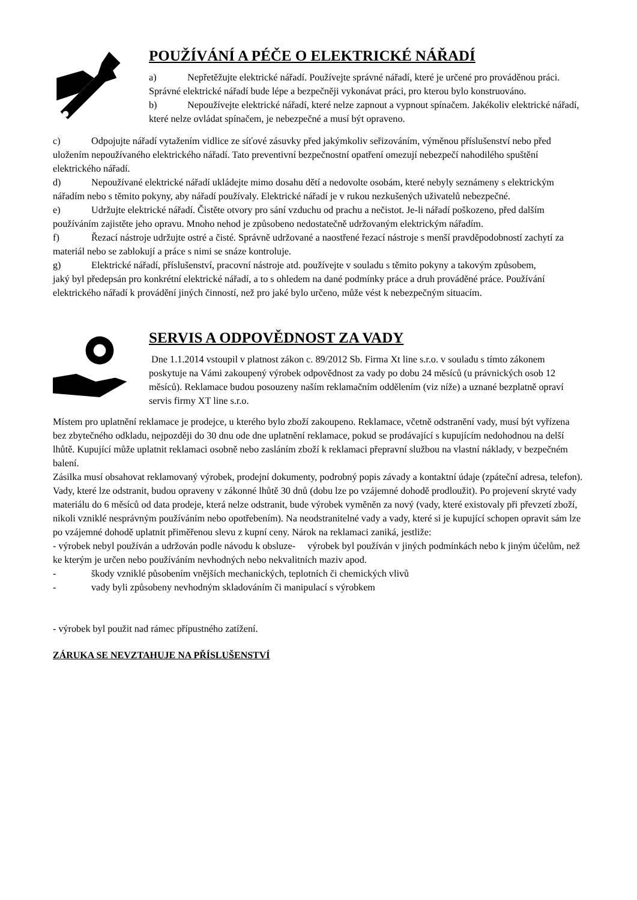POUŽÍVÁNÍ A PÉČE O ELEKTRICKÉ NÁŘADÍ
a) Nepřetěžujte elektrické nářadí. Používejte správné nářadí, které je určené pro prováděnou práci. Správné elektrické nářadí bude lépe a bezpečněji vykonávat práci, pro kterou bylo konstruováno.
b) Nepoužívejte elektrické nářadí, které nelze zapnout a vypnout spínačem. Jakékoliv elektrické nářadí, které nelze ovládat spínačem, je nebezpečné a musí být opraveno.
c) Odpojujte nářadí vytažením vidlice ze síťové zásuvky před jakýmkoliv seřizováním, výměnou příslušenství nebo před uložením nepoužívaného elektrického nářadí. Tato preventivní bezpečnostní opatření omezují nebezpečí nahodilého spuštění elektrického nářadí.
d) Nepoužívané elektrické nářadí ukládejte mimo dosahu dětí a nedovolte osobám, které nebyly seznámeny s elektrickým nářadím nebo s těmito pokyny, aby nářadí používaly. Elektrické nářadí je v rukou nezkušených uživatelů nebezpečné.
e) Udržujte elektrické nářadí. Čistěte otvory pro sání vzduchu od prachu a nečistot. Je-li nářadí poškozeno, před dalším
používáním zajistěte jeho opravu. Mnoho nehod je způsobeno nedostatečně udržovaným elektrickým nářadím.
f) Řezací nástroje udržujte ostré a čisté. Správně udržované a naostřené řezací nástroje s menší pravděpodobností zachytí za materiál nebo se zablokují a práce s nimi se snáze kontroluje.
g) Elektrické nářadí, příslušenství, pracovní nástroje atd. používejte v souladu s těmito pokyny a takovým způsobem,
jaký byl předepsán pro konkrétní elektrické nářadí, a to s ohledem na dané podmínky práce a druh prováděné práce. Používání elektrického nářadí k provádění jiných činností, než pro jaké bylo určeno, může vést k nebezpečným situacím.
SERVIS A ODPOVĚDNOST ZA VADY
Dne 1.1.2014 vstoupil v platnost zákon c. 89/2012 Sb. Firma Xt line s.r.o. v souladu s tímto zákonem poskytuje na Vámi zakoupený výrobek odpovědnost za vady po dobu 24 měsíců (u právnických osob 12 měsíců). Reklamace budou posouzeny naším reklamačním oddělením (viz níže) a uznané bezplatně opraví servis firmy XT line s.r.o.
Místem pro uplatnění reklamace je prodejce, u kterého bylo zboží zakoupeno. Reklamace, včetně odstranění vady, musí být vyřízena bez zbytečného odkladu, nejpozději do 30 dnu ode dne uplatnění reklamace, pokud se prodávající s kupujícím nedohodnou na delší lhůtě. Kupující může uplatnit reklamaci osobně nebo zasláním zboží k reklamaci přepravní službou na vlastní náklady, v bezpečném balení.
Zásilka musí obsahovat reklamovaný výrobek, prodejní dokumenty, podrobný popis závady a kontaktní údaje (zpáteční adresa, telefon). Vady, které lze odstranit, budou opraveny v zákonné lhůtě 30 dnů (dobu lze po vzájemné dohodě prodloužit). Po projevení skryté vady materiálu do 6 měsíců od data prodeje, která nelze odstranit, bude výrobek vyměněn za nový (vady, které existovaly při převzetí zboží, nikoli vzniklé nesprávným používáním nebo opotřebením). Na neodstranitelné vady a vady, které si je kupující schopen opravit sám lze po vzájemné dohodě uplatnit přiměřenou slevu z kupní ceny. Nárok na reklamaci zaniká, jestliže:
- výrobek nebyl používán a udržován podle návodu k obsluze- výrobek byl používán v jiných podmínkách nebo k jiným účelům, než ke kterým je určen nebo používáním nevhodných nebo nekvalitních maziv apod.
- škody vzniklé působením vnějších mechanických, teplotních či chemických vlivů
- vady byli způsobeny nevhodným skladováním či manipulací s výrobkem
- výrobek byl použit nad rámec přípustného zatížení.
ZÁRUKA SE NEVZTAHUJE NA PŘÍSLUŠENSTVÍ